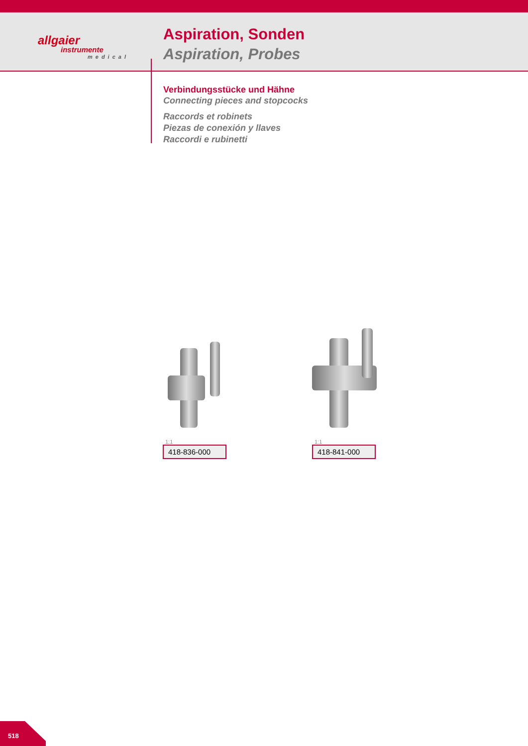allgaier
instrumente
medical
Aspiration, Sonden
Aspiration, Probes
Verbindungsstücke und Hähne
Connecting pieces and stopcocks
Raccords et robinets
Piezas de conexión y llaves
Raccordi e rubinetti
1:1
418-836-000
1:1
418-841-000
518